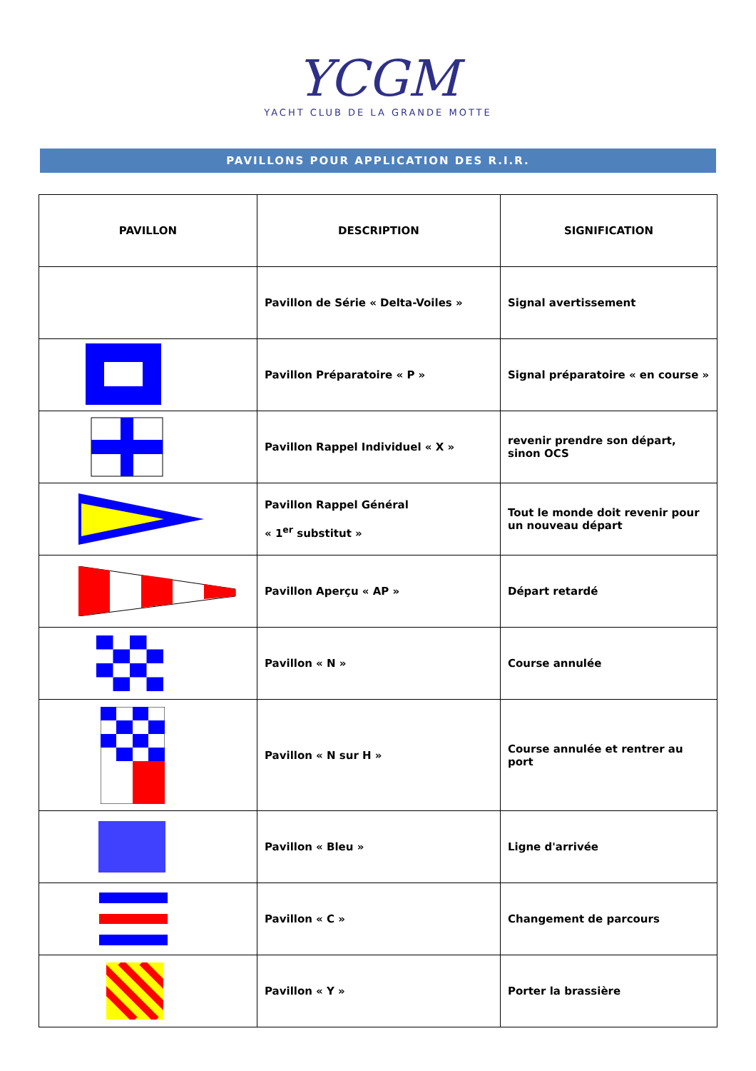YCGM
YACHT CLUB DE LA GRANDE MOTTE
PAVILLONS POUR APPLICATION DES R.I.R.
| PAVILLON | DESCRIPTION | SIGNIFICATION |
| --- | --- | --- |
| | Pavillon de Série « Delta-Voiles » | Signal avertissement |
| | Pavillon Préparatoire « P » | Signal préparatoire « en course » |
| | Pavillon Rappel Individuel « X » | revenir prendre son départ, sinon OCS |
| | Pavillon Rappel Général « 1<sup>er</sup> substitut » | Tout le monde doit revenir pour un nouveau départ |
| | Pavillon Aperçu « AP » | Départ retardé |
| | Pavillon « N » | Course annulée |
| | Pavillon « N sur H » | Course annulée et rentrer au port |
| | Pavillon « Bleu » | Ligne d'arrivée |
| | Pavillon « C » | Changement de parcours |
| | Pavillon « Y » | Porter la brassière |